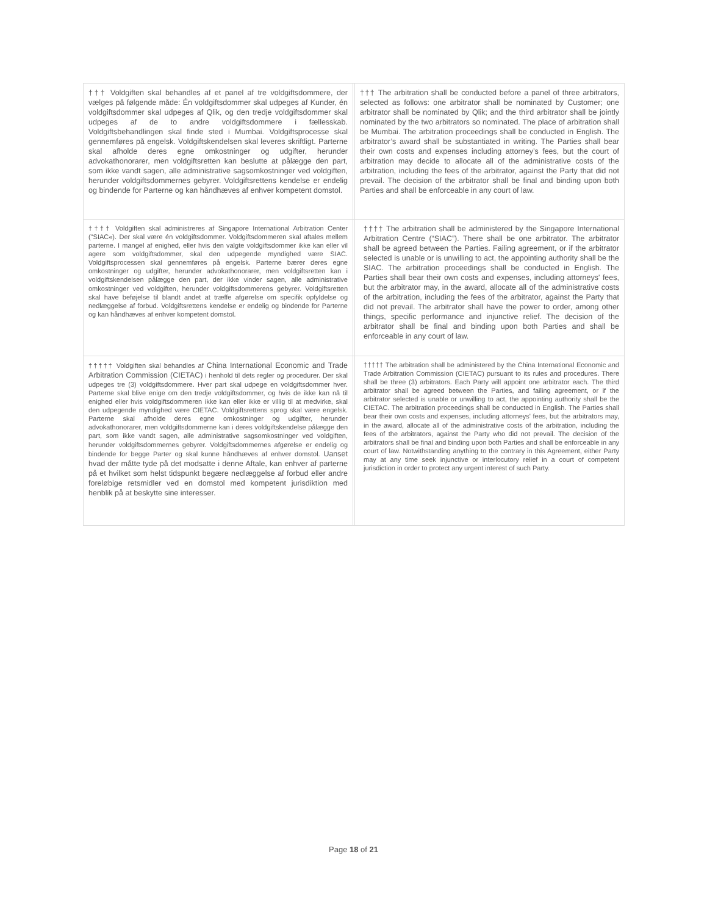| ††† Voldgiften skal behandles af et panel af tre voldgiftsdommere, der vælges på følgende måde: Én voldgiftsdommer skal udpeges af Kunder, én voldgiftsdommer skal udpeges af Qlik, og den tredje voldgiftsdommer skal udpeges af de to andre voldgiftsdommere i fællesskab. Voldgiftsbehandlingen skal finde sted i Mumbai. Voldgiftsprocesse skal gennemføres på engelsk. Voldgiftskendelsen skal leveres skriftligt. Parterne skal afholde deres egne omkostninger og udgifter, herunder advokathonorarer, men voldgiftsretten kan beslutte at pålægge den part, som ikke vandt sagen, alle administrative sagsomkostninger ved voldgiften, herunder voldgiftsdommernes gebyrer. Voldgiftsrettens kendelse er endelig og bindende for Parterne og kan håndhæves af enhver kompetent domstol. | | ††† The arbitration shall be conducted before a panel of three arbitrators, selected as follows: one arbitrator shall be nominated by Customer; one arbitrator shall be nominated by Qlik; and the third arbitrator shall be jointly nominated by the two arbitrators so nominated. The place of arbitration shall be Mumbai. The arbitration proceedings shall be conducted in English. The arbitrator’s award shall be substantiated in writing. The Parties shall bear their own costs and expenses including attorney’s fees, but the court of arbitration may decide to allocate all of the administrative costs of the arbitration, including the fees of the arbitrator, against the Party that did not prevail. The decision of the arbitrator shall be final and binding upon both Parties and shall be enforceable in any court of law. |
| †††† Voldgiften skal administreres af Singapore International Arbitration Center ("SIAC«). Der skal være én voldgiftsdommer. Voldgiftsdommeren skal aftales mellem parterne. I mangel af enighed, eller hvis den valgte voldgiftsdommer ikke kan eller vil agere som voldgiftsdommer, skal den udpegende myndighed være SIAC. Voldgiftsprocessen skal gennemføres på engelsk. Parterne bærer deres egne omkostninger og udgifter, herunder advokathonorarer, men voldgiftsretten kan i voldgiftskendelsen pålægge den part, der ikke vinder sagen, alle administrative omkostninger ved voldgiften, herunder voldgiftsdommerens gebyrer. Voldgiftsretten skal have beføjelse til blandt andet at træffe afgørelse om specifik opfyldelse og nedlæggelse af forbud. Voldgiftsrettens kendelse er endelig og bindende for Parterne og kan håndhæves af enhver kompetent domstol. | | †††† The arbitration shall be administered by the Singapore International Arbitration Centre (“SIAC”). There shall be one arbitrator. The arbitrator shall be agreed between the Parties. Failing agreement, or if the arbitrator selected is unable or is unwilling to act, the appointing authority shall be the SIAC. The arbitration proceedings shall be conducted in English. The Parties shall bear their own costs and expenses, including attorneys' fees, but the arbitrator may, in the award, allocate all of the administrative costs of the arbitration, including the fees of the arbitrator, against the Party that did not prevail. The arbitrator shall have the power to order, among other things, specific performance and injunctive relief. The decision of the arbitrator shall be final and binding upon both Parties and shall be enforceable in any court of law. |
| ††††† Voldgiften skal behandles af China International Economic and Trade Arbitration Commission (CIETAC) i henhold til dets regler og procedurer. Der skal udpeges tre (3) voldgiftsdommere. Hver part skal udpege en voldgiftsdommer hver. Parterne skal blive enige om den tredje voldgiftsdommer, og hvis de ikke kan nå til enighed eller hvis voldgiftsdommeren ikke kan eller ikke er villig til at medvirke, skal den udpegende myndighed være CIETAC. Voldgiftsrettens sprog skal være engelsk. Parterne skal afholde deres egne omkostninger og udgifter, herunder advokathonorarer, men voldgiftsdommerne kan i deres voldgiftskendelse pålægge den part, som ikke vandt sagen, alle administrative sagsomkostninger ved voldgiften, herunder voldgiftsdommernes gebyrer. Voldgiftsdommernes afgørelse er endelig og bindende for begge Parter og skal kunne håndhæves af enhver domstol. Uanset hvad der måtte tyde på det modsatte i denne Aftale, kan enhver af parterne på et hvilket som helst tidspunkt begære nedlæggelse af forbud eller andre foreløbige retsmidler ved en domstol med kompetent jurisdiktion med henblik på at beskytte sine interesser. | | ††††† The arbitration shall be administered by the China International Economic and Trade Arbitration Commission (CIETAC) pursuant to its rules and procedures. There shall be three (3) arbitrators. Each Party will appoint one arbitrator each. The third arbitrator shall be agreed between the Parties, and failing agreement, or if the arbitrator selected is unable or unwilling to act, the appointing authority shall be the CIETAC. The arbitration proceedings shall be conducted in English. The Parties shall bear their own costs and expenses, including attorneys' fees, but the arbitrators may, in the award, allocate all of the administrative costs of the arbitration, including the fees of the arbitrators, against the Party who did not prevail. The decision of the arbitrators shall be final and binding upon both Parties and shall be enforceable in any court of law. Notwithstanding anything to the contrary in this Agreement, either Party may at any time seek injunctive or interlocutory relief in a court of competent jurisdiction in order to protect any urgent interest of such Party. |
Page 18 of 21